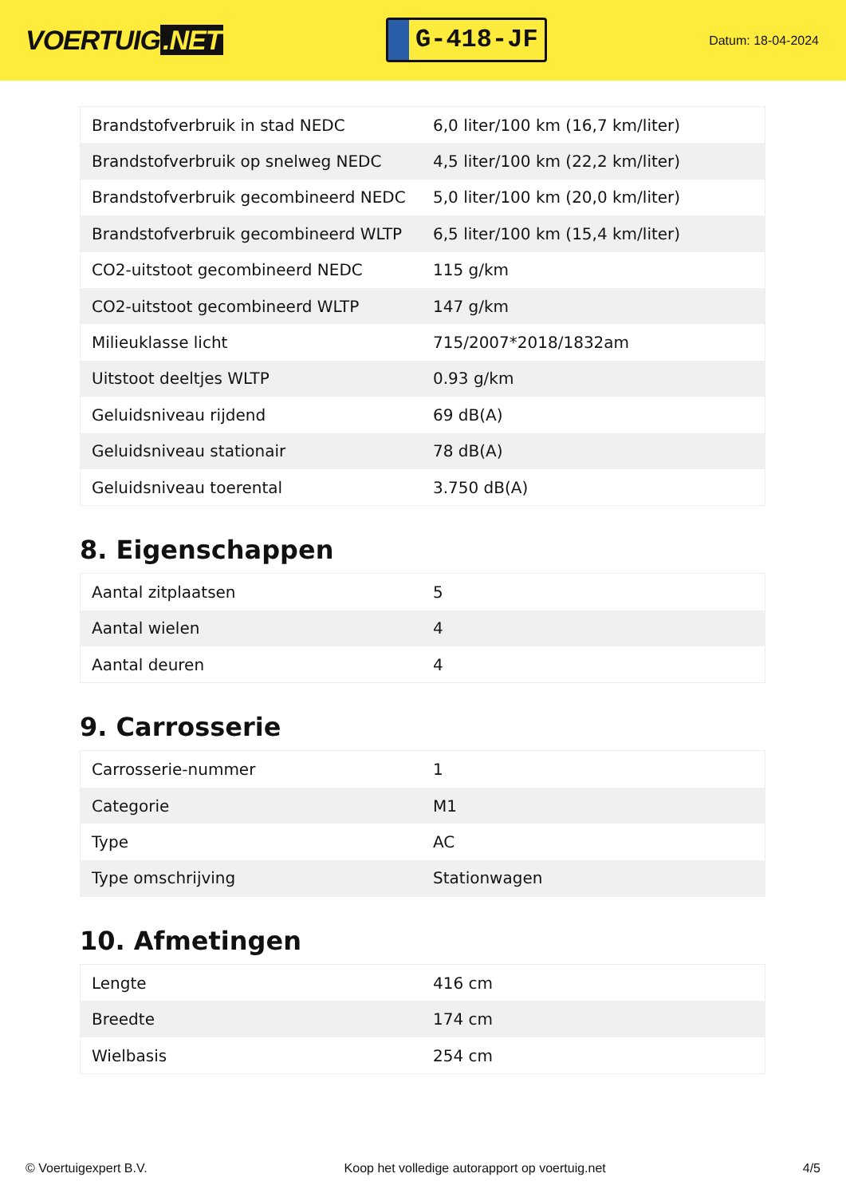VOERTUIG.NET
G-418-JF
Datum: 18-04-2024
| Brandstofverbruik in stad NEDC | 6,0 liter/100 km (16,7 km/liter) |
| Brandstofverbruik op snelweg NEDC | 4,5 liter/100 km (22,2 km/liter) |
| Brandstofverbruik gecombineerd NEDC | 5,0 liter/100 km (20,0 km/liter) |
| Brandstofverbruik gecombineerd WLTP | 6,5 liter/100 km (15,4 km/liter) |
| CO2-uitstoot gecombineerd NEDC | 115 g/km |
| CO2-uitstoot gecombineerd WLTP | 147 g/km |
| Milieuklasse licht | 715/2007*2018/1832am |
| Uitstoot deeltjes WLTP | 0.93 g/km |
| Geluidsniveau rijdend | 69 dB(A) |
| Geluidsniveau stationair | 78 dB(A) |
| Geluidsniveau toerental | 3.750 dB(A) |
8. Eigenschappen
| Aantal zitplaatsen | 5 |
| Aantal wielen | 4 |
| Aantal deuren | 4 |
9. Carrosserie
| Carrosserie-nummer | 1 |
| Categorie | M1 |
| Type | AC |
| Type omschrijving | Stationwagen |
10. Afmetingen
| Lengte | 416 cm |
| Breedte | 174 cm |
| Wielbasis | 254 cm |
© Voertuigexpert B.V. Koop het volledige autorapport op voertuig.net 4/5